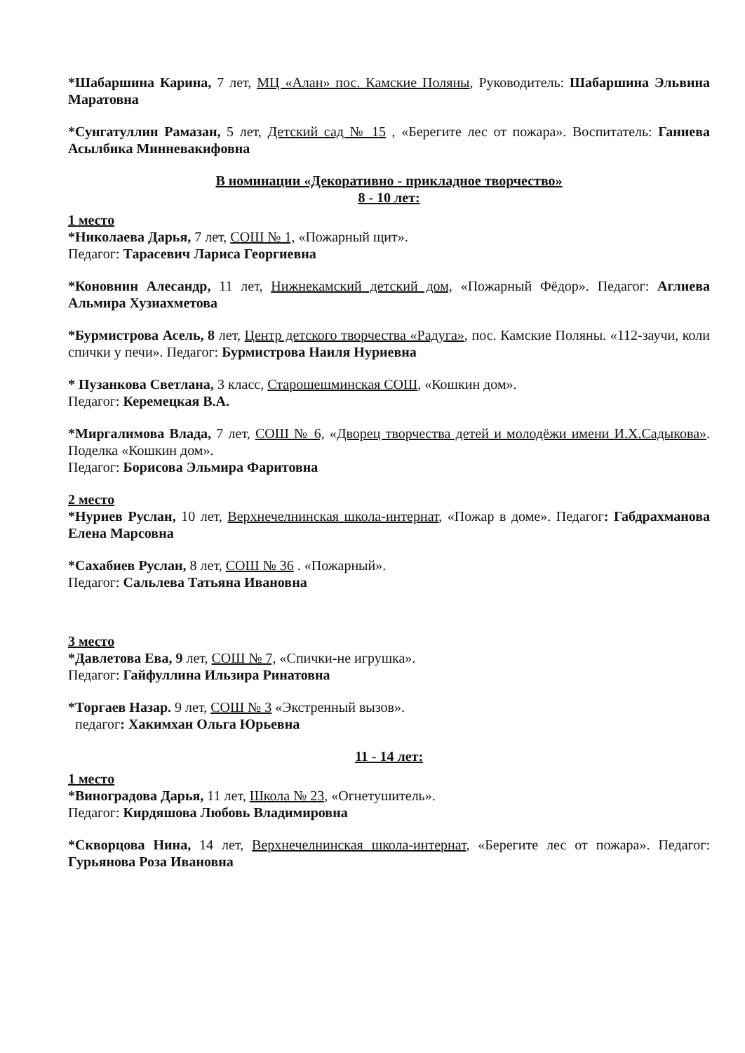*Шабаршина Карина, 7 лет, МЦ «Алан» пос. Камские Поляны, Руководитель: Шабаршина Эльвина Маратовна
*Сунгатуллин Рамазан, 5 лет, Детский сад № 15 , «Берегите лес от пожара». Воспитатель: Ганиева Асылбика Минневакифовна
В номинации «Декоративно - прикладное творчество»
8 - 10 лет:
1 место
*Николаева Дарья, 7 лет, СОШ № 1, «Пожарный щит».
Педагог: Тарасевич Лариса Георгиевна
*Коновнин Алесандр, 11 лет, Нижнекамский детский дом, «Пожарный Фёдор». Педагог: Аглиева Альмира Хузиахметова
*Бурмистрова Асель, 8 лет, Центр детского творчества «Радуга», пос. Камские Поляны. «112-заучи, коли спички у печи». Педагог: Бурмистрова Наиля Нуриевна
* Пузанкова Светлана, 3 класс, Старошешминская СОШ, «Кошкин дом».
Педагог: Керемецкая В.А.
*Миргалимова Влада, 7 лет, СОШ № 6, «Дворец творчества детей и молодёжи имени И.Х.Садыкова». Поделка «Кошкин дом».
Педагог: Борисова Эльмира Фаритовна
2 место
*Нуриев Руслан, 10 лет, Верхнечелнинская школа-интернат, «Пожар в доме». Педагог: Габдрахманова Елена Марсовна
*Сахабиев Руслан, 8 лет, СОШ № 36 . «Пожарный».
Педагог: Сальлева Татьяна Ивановна
3 место
*Давлетова Ева, 9 лет, СОШ № 7, «Спички-не игрушка».
Педагог: Гайфуллина Ильзира Ринатовна
*Торгаев Назар. 9 лет, СОШ № 3 «Экстренный вызов».
педагог: Хакимхан Ольга Юрьевна
11 - 14 лет:
1 место
*Виноградова Дарья, 11 лет, Школа № 23, «Огнетушитель».
Педагог: Кирдяшова Любовь Владимировна
*Скворцова Нина, 14 лет, Верхнечелнинская школа-интернат, «Берегите лес от пожара». Педагог: Гурьянова Роза Ивановна